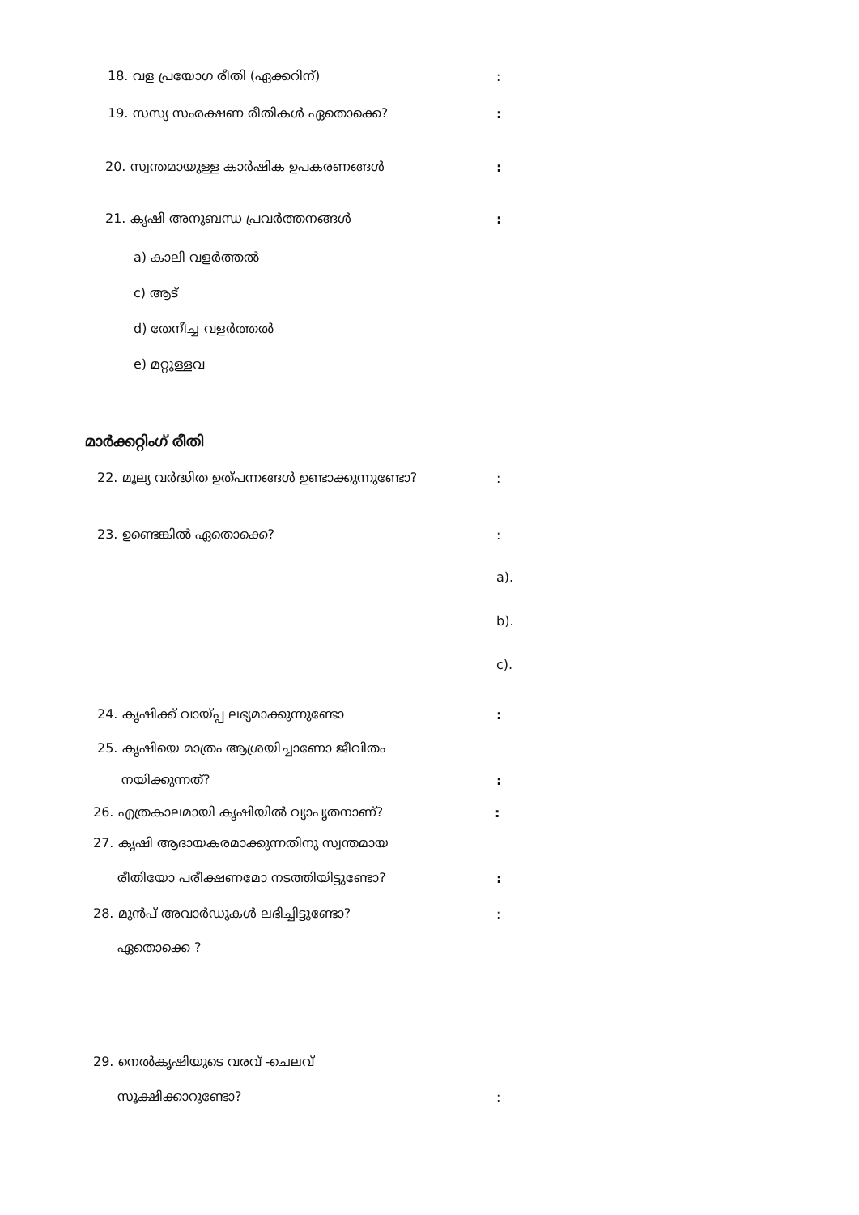18. വള പ്രയോഗ രീതി (ഏക്കറിന്):
19. സസ്യ സംരക്ഷണ രീതികൾ ഏതൊക്കെ?:
20. സ്വന്തമായുള്ള കാർഷിക ഉപകരണങ്ങൾ:
21. കൃഷി അനുബന്ധ പ്രവർത്തനങ്ങൾ:
a) കാലി വളർത്തൽ
c) ആട്
d) തേനീച്ച വളർത്തൽ
e) മറ്റുള്ളവ
മാർക്കറ്റിംഗ് രീതി
22. മൂല്യ വർദ്ധിത ഉത്പന്നങ്ങൾ ഉണ്ടാക്കുന്നുണ്ടോ?:
23. ഉണ്ടെങ്കിൽ ഏതൊക്കെ?:
a).
b).
c).
24. കൃഷിക്ക് വായ്പ്പ ലഭ്യമാക്കുന്നുണ്ടോ:
25. കൃഷിയെ മാത്രം ആശ്രയിച്ചാണോ ജീവിതം
നയിക്കുന്നത്?:
26. എത്രകാലമായി കൃഷിയിൽ വ്യാപൃതനാണ്?:
27. കൃഷി ആദായകരമാക്കുന്നതിനു സ്വന്തമായ
രീതിയോ പരീക്ഷണമോ നടത്തിയിട്ടുണ്ടോ?:
28. മുൻപ് അവാർഡുകൾ ലഭിച്ചിട്ടുണ്ടോ?:
ഏതൊക്കെ ?
29. നെൽകൃഷിയുടെ വരവ് -ചെലവ്
സൂക്ഷിക്കാറുണ്ടോ?: